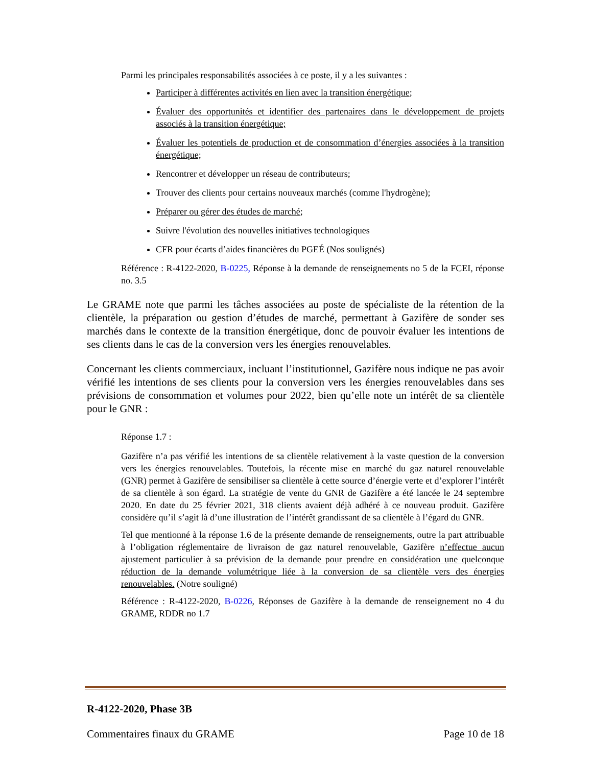Parmi les principales responsabilités associées à ce poste, il y a les suivantes :
Participer à différentes activités en lien avec la transition énergétique;
Évaluer des opportunités et identifier des partenaires dans le développement de projets associés à la transition énergétique;
Évaluer les potentiels de production et de consommation d’énergies associées à la transition énergétique;
Rencontrer et développer un réseau de contributeurs;
Trouver des clients pour certains nouveaux marchés (comme l'hydrogène);
Préparer ou gérer des études de marché;
Suivre l'évolution des nouvelles initiatives technologiques
CFR pour écarts d’aides financières du PGEÉ (Nos soulignés)
Référence : R-4122-2020, B-0225, Réponse à la demande de renseignements no 5 de la FCEI, réponse no. 3.5
Le GRAME note que parmi les tâches associées au poste de spécialiste de la rétention de la clientèle, la préparation ou gestion d’études de marché, permettant à Gazifère de sonder ses marchés dans le contexte de la transition énergétique, donc de pouvoir évaluer les intentions de ses clients dans le cas de la conversion vers les énergies renouvelables.
Concernant les clients commerciaux, incluant l’institutionnel, Gazifère nous indique ne pas avoir vérifié les intentions de ses clients pour la conversion vers les énergies renouvelables dans ses prévisions de consommation et volumes pour 2022, bien qu’elle note un intérêt de sa clientèle pour le GNR :
Réponse 1.7 :
Gazifère n’a pas vérifié les intentions de sa clientèle relativement à la vaste question de la conversion vers les énergies renouvelables. Toutefois, la récente mise en marché du gaz naturel renouvelable (GNR) permet à Gazifère de sensibiliser sa clientèle à cette source d’énergie verte et d’explorer l’intérêt de sa clientèle à son égard. La stratégie de vente du GNR de Gazifère a été lancée le 24 septembre 2020. En date du 25 février 2021, 318 clients avaient déjà adhéré à ce nouveau produit. Gazifère considère qu’il s’agit là d’une illustration de l’intérêt grandissant de sa clientèle à l’égard du GNR.
Tel que mentionné à la réponse 1.6 de la présente demande de renseignements, outre la part attribuable à l’obligation réglementaire de livraison de gaz naturel renouvelable, Gazifère n’effectue aucun ajustement particulier à sa prévision de la demande pour prendre en considération une quelconque réduction de la demande volumétrique liée à la conversion de sa clientèle vers des énergies renouvelables. (Notre souligné)
Référence : R-4122-2020, B-0226, Réponses de Gazifère à la demande de renseignement no 4 du GRAME, RDDR no 1.7
R-4122-2020, Phase 3B
Commentaires finaux du GRAME Page 10 de 18